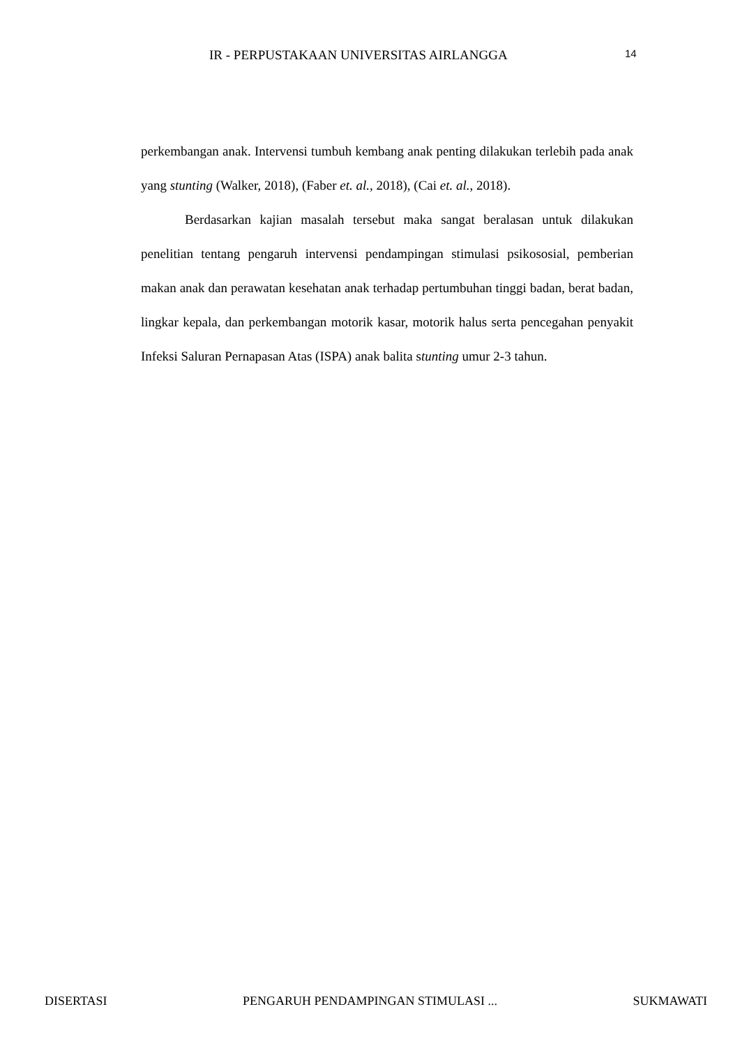IR - PERPUSTAKAAN UNIVERSITAS AIRLANGGA 14
perkembangan anak. Intervensi tumbuh kembang anak penting dilakukan terlebih pada anak yang stunting (Walker, 2018), (Faber et. al., 2018), (Cai et. al., 2018).
Berdasarkan kajian masalah tersebut maka sangat beralasan untuk dilakukan penelitian tentang pengaruh intervensi pendampingan stimulasi psikososial, pemberian makan anak dan perawatan kesehatan anak terhadap pertumbuhan tinggi badan, berat badan, lingkar kepala, dan perkembangan motorik kasar, motorik halus serta pencegahan penyakit Infeksi Saluran Pernapasan Atas (ISPA) anak balita stunting umur 2-3 tahun.
DISERTASI PENGARUH PENDAMPINGAN STIMULASI ... SUKMAWATI